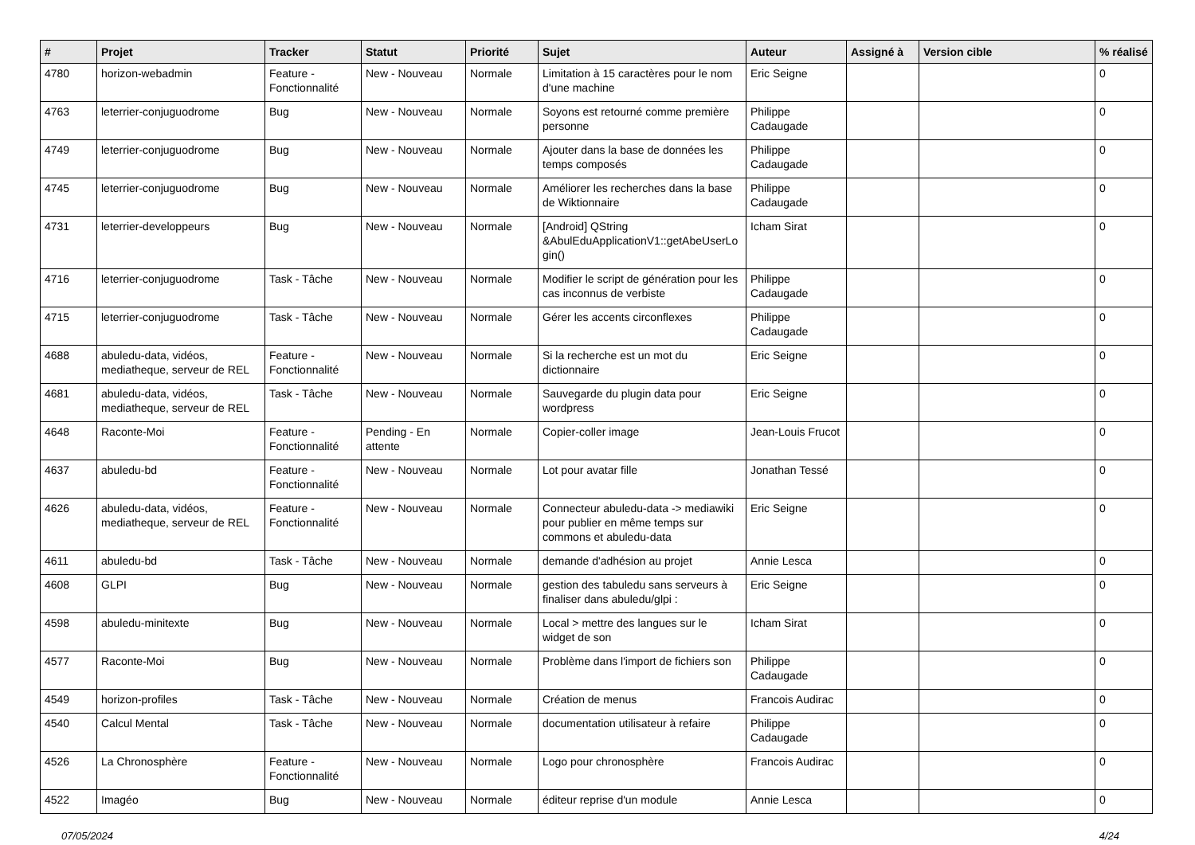| # | Projet | Tracker | Statut | Priorité | Sujet | Auteur | Assigné à | Version cible | % réalisé |
| --- | --- | --- | --- | --- | --- | --- | --- | --- | --- |
| 4780 | horizon-webadmin | Feature - Fonctionnalité | New - Nouveau | Normale | Limitation à 15 caractères pour le nom d'une machine | Eric Seigne | | | 0 |
| 4763 | leterrier-conjuguodrome | Bug | New - Nouveau | Normale | Soyons est retourné comme première personne | Philippe Cadaugade | | | 0 |
| 4749 | leterrier-conjuguodrome | Bug | New - Nouveau | Normale | Ajouter dans la base de données les temps composés | Philippe Cadaugade | | | 0 |
| 4745 | leterrier-conjuguodrome | Bug | New - Nouveau | Normale | Améliorer les recherches dans la base de Wiktionnaire | Philippe Cadaugade | | | 0 |
| 4731 | leterrier-developpeurs | Bug | New - Nouveau | Normale | [Android] QString &AbulEduApplicationV1::getAbeUserLo gin() | Icham Sirat | | | 0 |
| 4716 | leterrier-conjuguodrome | Task - Tâche | New - Nouveau | Normale | Modifier le script de génération pour les cas inconnus de verbiste | Philippe Cadaugade | | | 0 |
| 4715 | leterrier-conjuguodrome | Task - Tâche | New - Nouveau | Normale | Gérer les accents circonflexes | Philippe Cadaugade | | | 0 |
| 4688 | abuledu-data, vidéos, mediatheque, serveur de REL | Feature - Fonctionnalité | New - Nouveau | Normale | Si la recherche est un mot du dictionnaire | Eric Seigne | | | 0 |
| 4681 | abuledu-data, vidéos, mediatheque, serveur de REL | Task - Tâche | New - Nouveau | Normale | Sauvegarde du plugin data pour wordpress | Eric Seigne | | | 0 |
| 4648 | Raconte-Moi | Feature - Fonctionnalité | Pending - En attente | Normale | Copier-coller image | Jean-Louis Frucot | | | 0 |
| 4637 | abuledu-bd | Feature - Fonctionnalité | New - Nouveau | Normale | Lot pour avatar fille | Jonathan Tessé | | | 0 |
| 4626 | abuledu-data, vidéos, mediatheque, serveur de REL | Feature - Fonctionnalité | New - Nouveau | Normale | Connecteur abuledu-data -> mediawiki pour publier en même temps sur commons et abuledu-data | Eric Seigne | | | 0 |
| 4611 | abuledu-bd | Task - Tâche | New - Nouveau | Normale | demande d'adhésion au projet | Annie Lesca | | | 0 |
| 4608 | GLPI | Bug | New - Nouveau | Normale | gestion des tabuledu sans serveurs à finaliser dans abuledu/glpi : | Eric Seigne | | | 0 |
| 4598 | abuledu-minitexte | Bug | New - Nouveau | Normale | Local > mettre des langues sur le widget de son | Icham Sirat | | | 0 |
| 4577 | Raconte-Moi | Bug | New - Nouveau | Normale | Problème dans l'import de fichiers son | Philippe Cadaugade | | | 0 |
| 4549 | horizon-profiles | Task - Tâche | New - Nouveau | Normale | Création de menus | Francois Audirac | | | 0 |
| 4540 | Calcul Mental | Task - Tâche | New - Nouveau | Normale | documentation utilisateur à refaire | Philippe Cadaugade | | | 0 |
| 4526 | La Chronosphère | Feature - Fonctionnalité | New - Nouveau | Normale | Logo pour chronosphère | Francois Audirac | | | 0 |
| 4522 | Imagéo | Bug | New - Nouveau | Normale | éditeur reprise d'un module | Annie Lesca | | | 0 |
07/05/2024 4/24